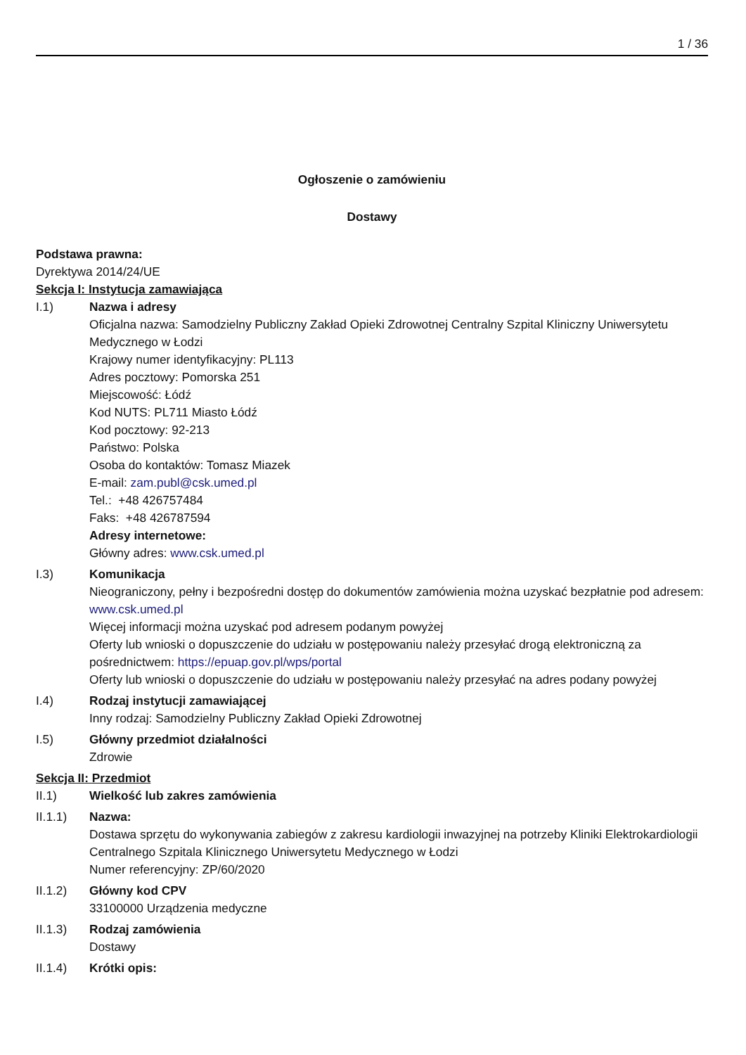1 / 36
Ogłoszenie o zamówieniu
Dostawy
Podstawa prawna:
Dyrektywa 2014/24/UE
Sekcja I: Instytucja zamawiająca
I.1) Nazwa i adresy
Oficjalna nazwa: Samodzielny Publiczny Zakład Opieki Zdrowotnej Centralny Szpital Kliniczny Uniwersytetu Medycznego w Łodzi
Krajowy numer identyfikacyjny: PL113
Adres pocztowy: Pomorska 251
Miejscowość: Łódź
Kod NUTS: PL711 Miasto Łódź
Kod pocztowy: 92-213
Państwo: Polska
Osoba do kontaktów: Tomasz Miazek
E-mail: zam.publ@csk.umed.pl
Tel.: +48 426757484
Faks: +48 426787594
Adresy internetowe:
Główny adres: www.csk.umed.pl
I.3) Komunikacja
Nieograniczony, pełny i bezpośredni dostęp do dokumentów zamówienia można uzyskać bezpłatnie pod adresem: www.csk.umed.pl
Więcej informacji można uzyskać pod adresem podanym powyżej
Oferty lub wnioski o dopuszczenie do udziału w postępowaniu należy przesyłać drogą elektroniczną za pośrednictwem: https://epuap.gov.pl/wps/portal
Oferty lub wnioski o dopuszczenie do udziału w postępowaniu należy przesyłać na adres podany powyżej
I.4) Rodzaj instytucji zamawiającej
Inny rodzaj: Samodzielny Publiczny Zakład Opieki Zdrowotnej
I.5) Główny przedmiot działalności
Zdrowie
Sekcja II: Przedmiot
II.1) Wielkość lub zakres zamówienia
II.1.1) Nazwa:
Dostawa sprzętu do wykonywania zabiegów z zakresu kardiologii inwazyjnej na potrzeby Kliniki Elektrokardiologii Centralnego Szpitala Klinicznego Uniwersytetu Medycznego w Łodzi
Numer referencyjny: ZP/60/2020
II.1.2) Główny kod CPV
33100000 Urządzenia medyczne
II.1.3) Rodzaj zamówienia
Dostawy
II.1.4) Krótki opis: